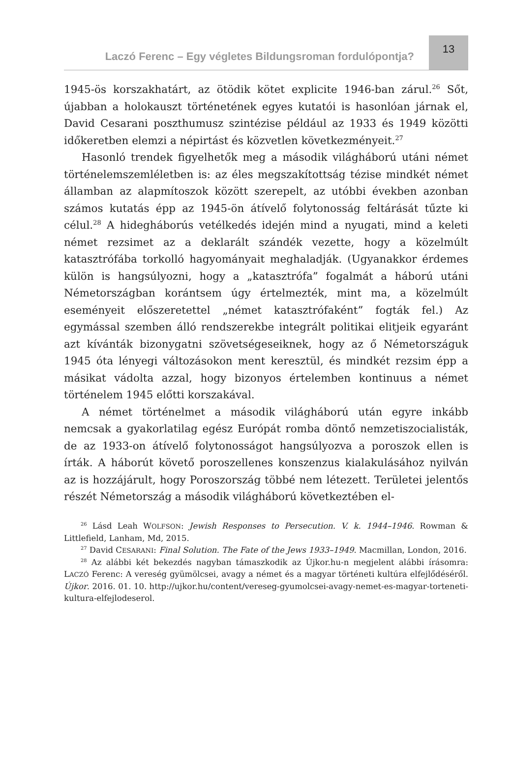Laczó Ferenc – Egy végletes Bildungsroman fordulópontja?
13
1945-ös korszakhatárt, az ötödik kötet explicite 1946-ban zárul.<sup>26</sup> Sőt, újabban a holokauszt történetének egyes kutatói is hasonlóan járnak el, David Cesarani poszthumusz szintézise például az 1933 és 1949 közötti időkeretben elemzi a népirtást és közvetlen következményeit.<sup>27</sup>
Hasonló trendek figyelhetők meg a második világháború utáni német történelemszemléletben is: az éles megszakítottság tézise mindkét német államban az alapmítoszok között szerepelt, az utóbbi években azonban számos kutatás épp az 1945-ön átívelő folytonosság feltárását tűzte ki célul.<sup>28</sup> A hidegháborús vetélkedés idején mind a nyugati, mind a keleti német rezsimet az a deklarált szándék vezette, hogy a közelmúlt katasztrófába torkolló hagyományait meghaladják. (Ugyanakkor érdemes külön is hangsúlyozni, hogy a „katasztrófa” fogalmát a háború utáni Németországban korántsem úgy értelmezték, mint ma, a közelmúlt eseményeit előszeretettel „német katasztrófaként” fogták fel.) Az egymással szemben álló rendszerekbe integrált politikai elitjeik egyaránt azt kívánták bizonygatni szövetségeseiknek, hogy az ő Németországuk 1945 óta lényegi változásokon ment keresztül, és mindkét rezsim épp a másikat vádolta azzal, hogy bizonyos értelemben kontinuus a német történelem 1945 előtti korszakával.
A német történelmet a második világháború után egyre inkább nemcsak a gyakorlatilag egész Európát romba döntő nemzetiszocialisták, de az 1933-on átívelő folytonosságot hangsúlyozva a poroszok ellen is írták. A háborút követő poroszellenes konszenzus kialakulásához nyilván az is hozzájárult, hogy Poroszország többé nem létezett. Területei jelentős részét Németország a második világháború következtében el-
<sup>26</sup> Lásd Leah WOLFSON: Jewish Responses to Persecution. V. k. 1944–1946. Rowman & Littlefield, Lanham, Md, 2015.
<sup>27</sup> David CESARANI: Final Solution. The Fate of the Jews 1933–1949. Macmillan, London, 2016.
<sup>28</sup> Az alábbi két bekezdés nagyban támaszkodik az Újkor.hu-n megjelent alábbi írásomra: LACZÓ Ferenc: A vereség gyümölcsei, avagy a német és a magyar történeti kultúra elfejlődéséről. Újkor. 2016. 01. 10. http://ujkor.hu/content/vereseg-gyumolcsei-avagy-nemet-es-magyar-torteneti-kultura-elfejlodeserol.